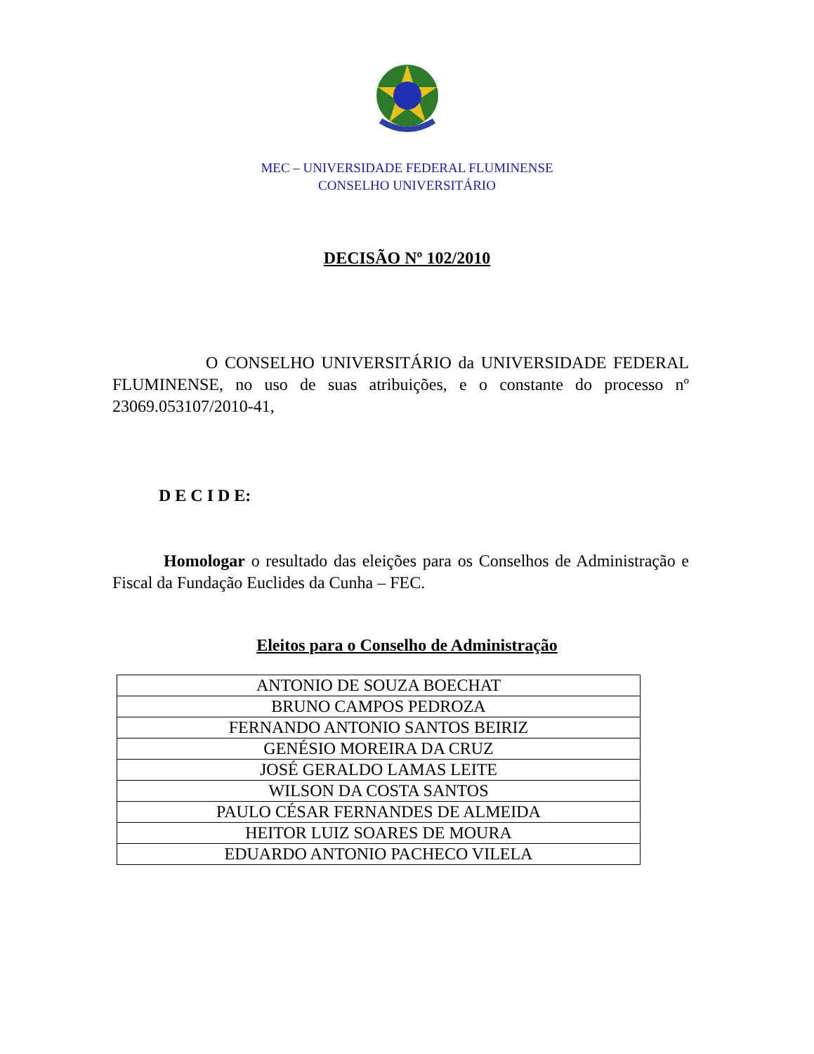MEC – UNIVERSIDADE FEDERAL FLUMINENSE
CONSELHO UNIVERSITÁRIO
DECISÃO Nº 102/2010
O CONSELHO UNIVERSITÁRIO da UNIVERSIDADE FEDERAL FLUMINENSE, no uso de suas atribuições, e o constante do processo nº 23069.053107/2010-41,
D E C I D E:
Homologar o resultado das eleições para os Conselhos de Administração e Fiscal da Fundação Euclides da Cunha – FEC.
Eleitos para o Conselho de Administração
| ANTONIO DE SOUZA BOECHAT |
| BRUNO CAMPOS PEDROZA |
| FERNANDO ANTONIO SANTOS BEIRIZ |
| GENÉSIO MOREIRA DA CRUZ |
| JOSÉ GERALDO LAMAS LEITE |
| WILSON DA COSTA SANTOS |
| PAULO CÉSAR FERNANDES DE ALMEIDA |
| HEITOR LUIZ SOARES DE MOURA |
| EDUARDO ANTONIO PACHECO VILELA |